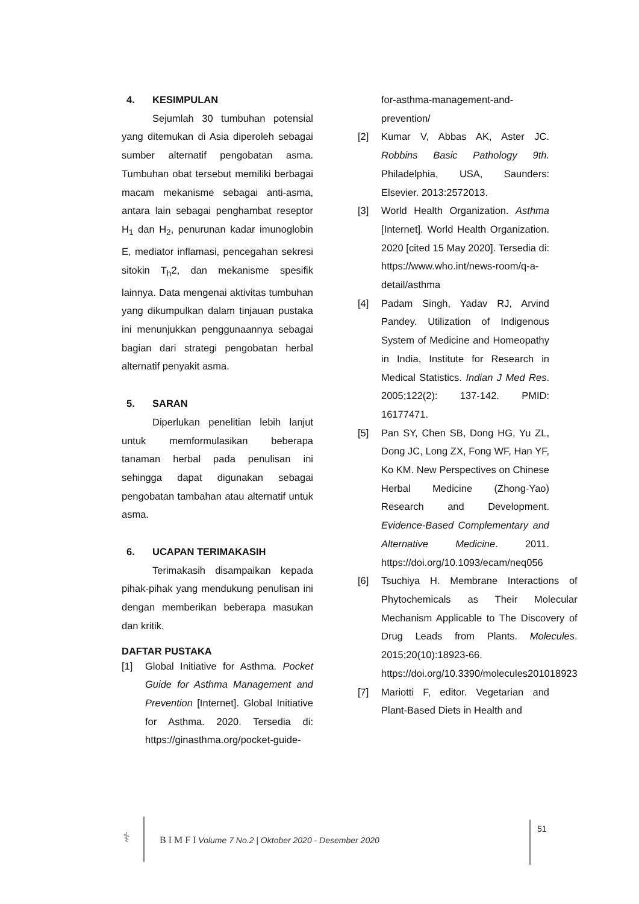4. KESIMPULAN
Sejumlah 30 tumbuhan potensial yang ditemukan di Asia diperoleh sebagai sumber alternatif pengobatan asma. Tumbuhan obat tersebut memiliki berbagai macam mekanisme sebagai anti-asma, antara lain sebagai penghambat reseptor H<sub>1</sub> dan H<sub>2</sub>, penurunan kadar imunoglobin E, mediator inflamasi, pencegahan sekresi sitokin T<sub>h</sub>2, dan mekanisme spesifik lainnya. Data mengenai aktivitas tumbuhan yang dikumpulkan dalam tinjauan pustaka ini menunjukkan penggunaannya sebagai bagian dari strategi pengobatan herbal alternatif penyakit asma.
5. SARAN
Diperlukan penelitian lebih lanjut untuk memformulasikan beberapa tanaman herbal pada penulisan ini sehingga dapat digunakan sebagai pengobatan tambahan atau alternatif untuk asma.
6. UCAPAN TERIMAKASIH
Terimakasih disampaikan kepada pihak-pihak yang mendukung penulisan ini dengan memberikan beberapa masukan dan kritik.
DAFTAR PUSTAKA
[1] Global Initiative for Asthma. Pocket Guide for Asthma Management and Prevention [Internet]. Global Initiative for Asthma. 2020. Tersedia di: https://ginasthma.org/pocket-guide-
for-asthma-management-and-prevention/
[2] Kumar V, Abbas AK, Aster JC. Robbins Basic Pathology 9th. Philadelphia, USA, Saunders: Elsevier. 2013:2572013.
[3] World Health Organization. Asthma [Internet]. World Health Organization. 2020 [cited 15 May 2020]. Tersedia di: https://www.who.int/news-room/q-a-detail/asthma
[4] Padam Singh, Yadav RJ, Arvind Pandey. Utilization of Indigenous System of Medicine and Homeopathy in India, Institute for Research in Medical Statistics. Indian J Med Res. 2005;122(2): 137-142. PMID: 16177471.
[5] Pan SY, Chen SB, Dong HG, Yu ZL, Dong JC, Long ZX, Fong WF, Han YF, Ko KM. New Perspectives on Chinese Herbal Medicine (Zhong-Yao) Research and Development. Evidence-Based Complementary and Alternative Medicine. 2011. https://doi.org/10.1093/ecam/neq056
[6] Tsuchiya H. Membrane Interactions of Phytochemicals as Their Molecular Mechanism Applicable to The Discovery of Drug Leads from Plants. Molecules. 2015;20(10):18923-66. https://doi.org/10.3390/molecules201018923
[7] Mariotti F, editor. Vegetarian and Plant-Based Diets in Health and
⚕
B I M F I Volume 7 No.2 | Oktober 2020 - Desember 2020
51